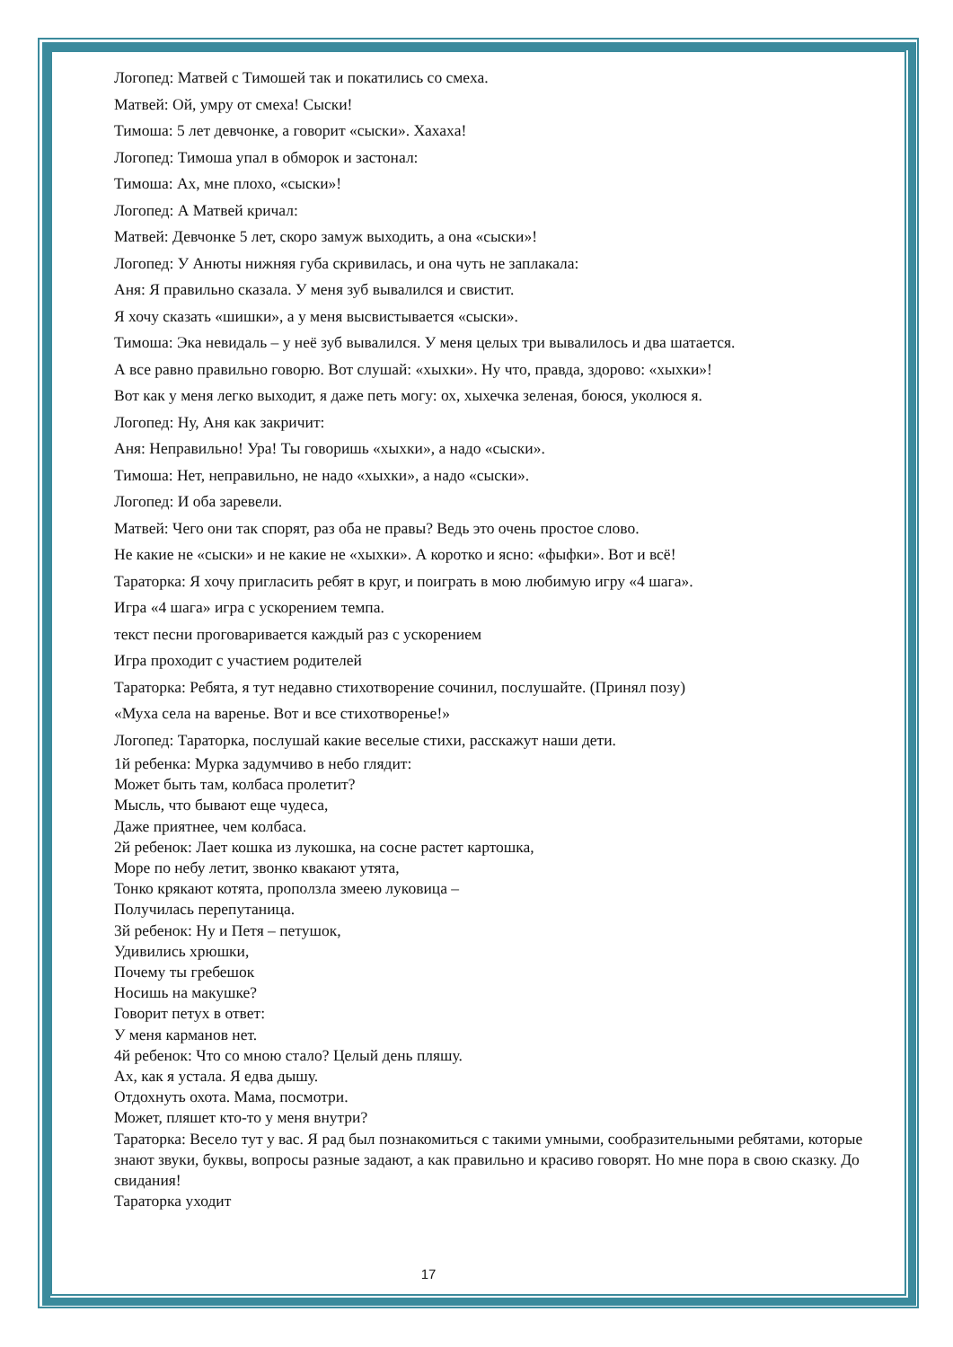Логопед: Матвей с Тимошей так и покатились со смеха.
Матвей: Ой, умру от смеха! Сыски!
Тимоша: 5 лет девчонке, а говорит «сыски». Хахаха!
Логопед: Тимоша упал в обморок и застонал:
Тимоша: Ах, мне плохо, «сыски»!
Логопед: А Матвей кричал:
Матвей: Девчонке 5 лет, скоро замуж выходить, а она «сыски»!
Логопед: У Анюты нижняя губа скривилась, и она чуть не заплакала:
Аня: Я правильно сказала. У меня зуб вывалился и свистит.
Я хочу сказать «шишки», а у меня высвистывается «сыски».
Тимоша: Эка невидаль – у неё зуб вывалился. У меня целых три вывалилось и два шатается.
А все равно правильно говорю. Вот слушай: «хыхки». Ну что, правда, здорово: «хыхки»!
Вот как у меня легко выходит, я даже петь могу: ох, хыхечка зеленая, боюся, уколюся я.
Логопед: Ну, Аня как закричит:
Аня: Неправильно! Ура! Ты говоришь «хыхки», а надо «сыски».
Тимоша: Нет, неправильно, не надо «хыхки», а надо «сыски».
Логопед: И оба заревели.
Матвей: Чего они так спорят, раз оба не правы? Ведь это очень простое слово.
Не какие не «сыски» и не какие не «хыхки». А коротко и ясно: «фыфки». Вот и всё!
Тараторка: Я хочу пригласить ребят в круг, и поиграть в мою любимую игру «4 шага».
Игра «4 шага» игра с ускорением темпа.
текст песни проговаривается каждый раз с ускорением
Игра проходит с участием родителей
Тараторка: Ребята, я тут недавно стихотворение сочинил, послушайте. (Принял позу)
«Муха села на варенье. Вот и все стихотворенье!»
Логопед: Тараторка, послушай какие веселые стихи, расскажут наши дети.
1й ребенка: Мурка задумчиво в небо глядит:
Может быть там, колбаса пролетит?
Мысль, что бывают еще чудеса,
Даже приятнее, чем колбаса.
2й ребенок: Лает кошка из лукошка, на сосне растет картошка,
Море по небу летит, звонко квакают утята,
Тонко крякают котята, проползла змеею луковица –
Получилась перепутаница.
3й ребенок: Ну и Петя – петушок,
Удивились хрюшки,
Почему ты гребешок
Носишь на макушке?
Говорит петух в ответ:
У меня карманов нет.
4й ребенок: Что со мною стало? Целый день пляшу.
Ах, как я устала. Я едва дышу.
Отдохнуть охота. Мама, посмотри.
Может, пляшет кто-то у меня внутри?
Тараторка: Весело тут у вас. Я рад был познакомиться с такими умными, сообразительными ребятами, которые знают звуки, буквы, вопросы разные задают, а как правильно и красиво говорят. Но мне пора в свою сказку. До свидания!
Тараторка уходит
17